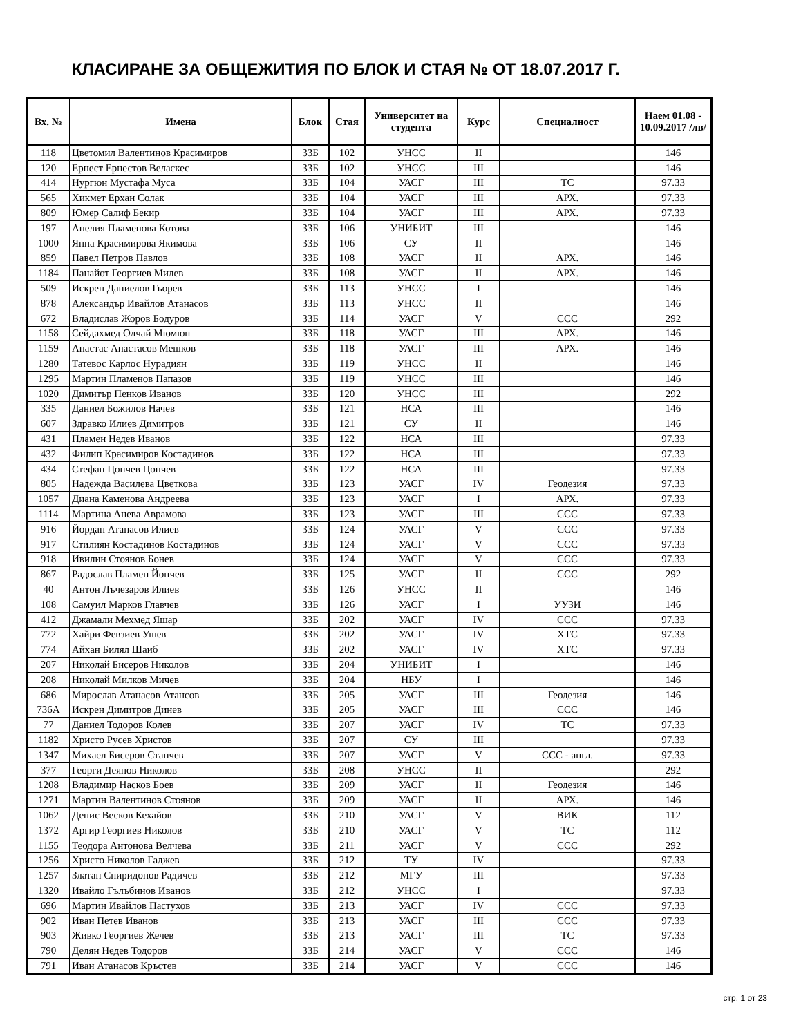КЛАСИРАНЕ ЗА ОБЩЕЖИТИЯ ПО БЛОК И СТАЯ № ОТ 18.07.2017 Г.
| Вх. № | Имена | Блок | Стая | Университет на студента | Курс | Специалност | Наем 01.08 - 10.09.2017 /лв/ |
| --- | --- | --- | --- | --- | --- | --- | --- |
| 118 | Цветомил Валентинов Красимиров | 33Б | 102 | УНСС | II | | 146 |
| 120 | Ернест Ернестов Веласкес | 33Б | 102 | УНСС | III | | 146 |
| 414 | Нургюн Мустафа Муса | 33Б | 104 | УАСГ | III | ТС | 97.33 |
| 565 | Хикмет Ерхан Солак | 33Б | 104 | УАСГ | III | АРХ. | 97.33 |
| 809 | Юмер Салиф Бекир | 33Б | 104 | УАСГ | III | АРХ. | 97.33 |
| 197 | Анелия Пламенова Котова | 33Б | 106 | УНИБИТ | III | | 146 |
| 1000 | Янна Красимирова Якимова | 33Б | 106 | СУ | II | | 146 |
| 859 | Павел Петров Павлов | 33Б | 108 | УАСГ | II | АРХ. | 146 |
| 1184 | Панайот Георгиев Милев | 33Б | 108 | УАСГ | II | АРХ. | 146 |
| 509 | Искрен Даниелов Гьорев | 33Б | 113 | УНСС | I | | 146 |
| 878 | Александър Ивайлов Атанасов | 33Б | 113 | УНСС | II | | 146 |
| 672 | Владислав Жоров Бодуров | 33Б | 114 | УАСГ | V | ССС | 292 |
| 1158 | Сейдахмед Олчай Мюмюн | 33Б | 118 | УАСГ | III | АРХ. | 146 |
| 1159 | Анастас Анастасов Мешков | 33Б | 118 | УАСГ | III | АРХ. | 146 |
| 1280 | Татевос Карлос Нурадиян | 33Б | 119 | УНСС | II | | 146 |
| 1295 | Мартин Пламенов Папазов | 33Б | 119 | УНСС | III | | 146 |
| 1020 | Димитър Пенков Иванов | 33Б | 120 | УНСС | III | | 292 |
| 335 | Даниел Божилов Начев | 33Б | 121 | НСА | III | | 146 |
| 607 | Здравко Илиев Димитров | 33Б | 121 | СУ | II | | 146 |
| 431 | Пламен Недев Иванов | 33Б | 122 | НСА | III | | 97.33 |
| 432 | Филип Красимиров Костадинов | 33Б | 122 | НСА | III | | 97.33 |
| 434 | Стефан Цончев Цончев | 33Б | 122 | НСА | III | | 97.33 |
| 805 | Надежда Василева Цветкова | 33Б | 123 | УАСГ | IV | Геодезия | 97.33 |
| 1057 | Диана Каменова Андреева | 33Б | 123 | УАСГ | I | АРХ. | 97.33 |
| 1114 | Мартина Анева Аврамова | 33Б | 123 | УАСГ | III | ССС | 97.33 |
| 916 | Йордан Атанасов Илиев | 33Б | 124 | УАСГ | V | ССС | 97.33 |
| 917 | Стилиян Костадинов Костадинов | 33Б | 124 | УАСГ | V | ССС | 97.33 |
| 918 | Ивилин Стоянов Бонев | 33Б | 124 | УАСГ | V | ССС | 97.33 |
| 867 | Радослав Пламен Йончев | 33Б | 125 | УАСГ | II | ССС | 292 |
| 40 | Антон Лъчезаров Илиев | 33Б | 126 | УНСС | II | | 146 |
| 108 | Самуил Марков Главчев | 33Б | 126 | УАСГ | I | УУЗИ | 146 |
| 412 | Джамали Мехмед Яшар | 33Б | 202 | УАСГ | IV | ССС | 97.33 |
| 772 | Хайри Февзиев Ушев | 33Б | 202 | УАСГ | IV | ХТС | 97.33 |
| 774 | Айхан Билял Шаиб | 33Б | 202 | УАСГ | IV | ХТС | 97.33 |
| 207 | Николай Бисеров Николов | 33Б | 204 | УНИБИТ | I | | 146 |
| 208 | Николай Милков Мичев | 33Б | 204 | НБУ | I | | 146 |
| 686 | Мирослав Атанасов Атансов | 33Б | 205 | УАСГ | III | Геодезия | 146 |
| 736А | Искрен Димитров Динев | 33Б | 205 | УАСГ | III | ССС | 146 |
| 77 | Даниел Тодоров Колев | 33Б | 207 | УАСГ | IV | ТС | 97.33 |
| 1182 | Христо Русев Христов | 33Б | 207 | СУ | III | | 97.33 |
| 1347 | Михаел Бисеров Станчев | 33Б | 207 | УАСГ | V | ССС - англ. | 97.33 |
| 377 | Георги Деянов Николов | 33Б | 208 | УНСС | II | | 292 |
| 1208 | Владимир Насков Боев | 33Б | 209 | УАСГ | II | Геодезия | 146 |
| 1271 | Мартин Валентинов Стоянов | 33Б | 209 | УАСГ | II | АРХ. | 146 |
| 1062 | Денис Весков Кехайов | 33Б | 210 | УАСГ | V | ВИК | 112 |
| 1372 | Аргир Георгиев Николов | 33Б | 210 | УАСГ | V | ТС | 112 |
| 1155 | Теодора Антонова Велчева | 33Б | 211 | УАСГ | V | ССС | 292 |
| 1256 | Христо Николов Гаджев | 33Б | 212 | ТУ | IV | | 97.33 |
| 1257 | Златан Спиридонов Радичев | 33Б | 212 | МГУ | III | | 97.33 |
| 1320 | Ивайло Гълъбинов Иванов | 33Б | 212 | УНСС | I | | 97.33 |
| 696 | Мартин Ивайлов Пастухов | 33Б | 213 | УАСГ | IV | ССС | 97.33 |
| 902 | Иван Петев Иванов | 33Б | 213 | УАСГ | III | ССС | 97.33 |
| 903 | Живко Георгиев Жечев | 33Б | 213 | УАСГ | III | ТС | 97.33 |
| 790 | Делян Недев Тодоров | 33Б | 214 | УАСГ | V | ССС | 146 |
| 791 | Иван Атанасов Кръстев | 33Б | 214 | УАСГ | V | ССС | 146 |
стр. 1 от 23